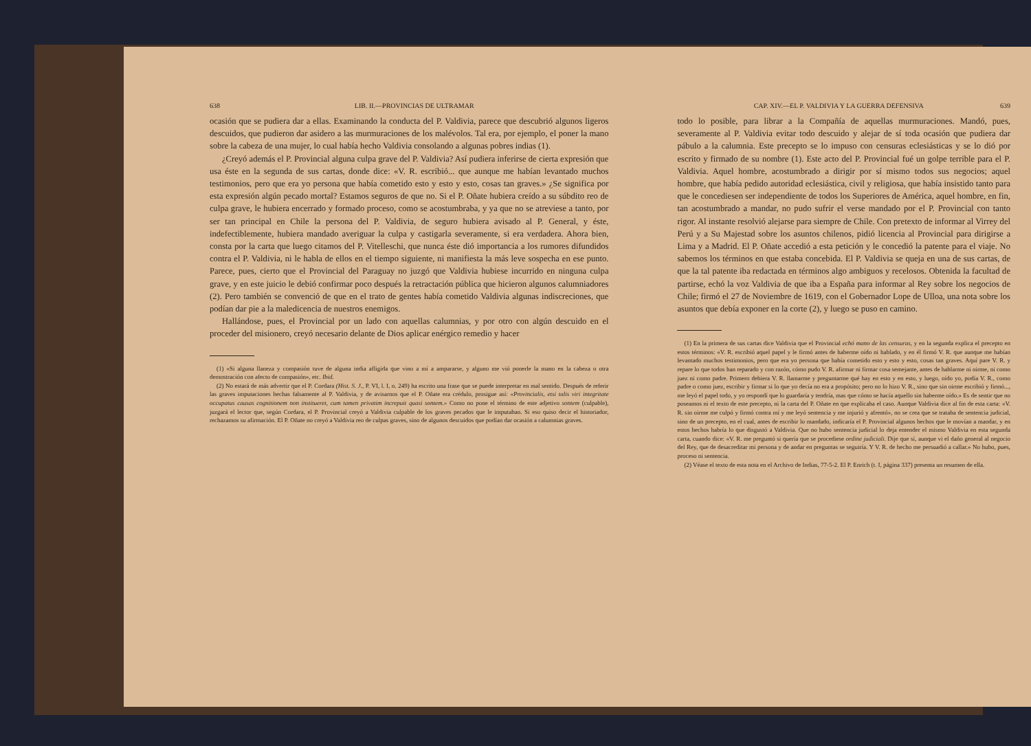638 LIB. II.—PROVINCIAS DE ULTRAMAR
ocasión que se pudiera dar a ellas. Examinando la conducta del P. Valdivia, parece que descubrió algunos ligeros descuidos, que pudieron dar asidero a las murmuraciones de los malévolos. Tal era, por ejemplo, el poner la mano sobre la cabeza de una mujer, lo cual había hecho Valdivia consolando a algunas pobres indias (1).
¿Creyó además el P. Provincial alguna culpa grave del P. Valdivia? Así pudiera inferirse de cierta expresión que usa éste en la segunda de sus cartas, donde dice: «V. R. escribió... que aunque me habían levantado muchos testimonios, pero que era yo persona que había cometido esto y esto y esto, cosas tan graves.» ¿Se significa por esta expresión algún pecado mortal? Estamos seguros de que no. Si el P. Oñate hubiera creído a su súbdito reo de culpa grave, le hubiera encerrado y formado proceso, como se acostumbraba, y ya que no se atreviese a tanto, por ser tan principal en Chile la persona del P. Valdivia, de seguro hubiera avisado al P. General, y éste, indefectiblemente, hubiera mandado averiguar la culpa y castigarla severamente, si era verdadera. Ahora bien, consta por la carta que luego citamos del P. Vitelleschi, que nunca éste dió importancia a los rumores difundidos contra el P. Valdivia, ni le habla de ellos en el tiempo siguiente, ni manifiesta la más leve sospecha en ese punto. Parece, pues, cierto que el Provincial del Paraguay no juzgó que Valdivia hubiese incurrido en ninguna culpa grave, y en este juicio le debió confirmar poco después la retractación pública que hicieron algunos calumniadores (2). Pero también se convenció de que en el trato de gentes había cometido Valdivia algunas indiscreciones, que podían dar pie a la maledicencia de nuestros enemigos.
Hallándose, pues, el Provincial por un lado con aquellas calumnias, y por otro con algún descuido en el proceder del misionero, creyó necesario delante de Dios aplicar enérgico remedio y hacer
(1) «Si alguna llaneza y compasión tuve de alguna india afligida que vino a mí a ampararse, y alguno me vió ponerle la mano en la cabeza o otra demostración con afecto de compasión», etc. Ibid.
(2) No estará de más advertir que el P. Cordara (Hist. S. J., P. VI, l. I, n. 249) ha escrito una frase que se puede interpretar en mal sentido. Después de referir las graves imputaciones hechas falsamente al P. Valdivia, y de avisarnos que el P. Oñate era crédulo, prosigue así: «Provincialis, etsi talis viri integritate occupatus causas cognitionem non institueret, cum tamen privatim increpuit quasi sontem.» Como no pone el término de este adjetivo sontem (culpable), juzgará el lector que, según Cordara, el P. Provincial creyó a Valdivia culpable de los graves pecados que le imputaban. Si eso quiso decir el historiador, rechazamos su afirmación. El P. Oñate no creyó a Valdivia reo de culpas graves, sino de algunos descuidos que podían dar ocasión a calumnias graves.
CAP. XIV.—EL P. VALDIVIA Y LA GUERRA DEFENSIVA 639
todo lo posible, para librar a la Compañía de aquellas murmuraciones. Mandó, pues, severamente al P. Valdivia evitar todo descuido y alejar de sí toda ocasión que pudiera dar pábulo a la calumnia. Este precepto se lo impuso con censuras eclesiásticas y se lo dió por escrito y firmado de su nombre (1). Este acto del P. Provincial fué un golpe terrible para el P. Valdivia. Aquel hombre, acostumbrado a dirigir por sí mismo todos sus negocios; aquel hombre, que había pedido autoridad eclesiástica, civil y religiosa, que había insistido tanto para que le concediesen ser independiente de todos los Superiores de América, aquel hombre, en fin, tan acostumbrado a mandar, no pudo sufrir el verse mandado por el P. Provincial con tanto rigor. Al instante resolvió alejarse para siempre de Chile. Con pretexto de informar al Virrey del Perú y a Su Majestad sobre los asuntos chilenos, pidió licencia al Provincial para dirigirse a Lima y a Madrid. El P. Oñate accedió a esta petición y le concedió la patente para el viaje. No sabemos los términos en que estaba concebida. El P. Valdivia se queja en una de sus cartas, de que la tal patente iba redactada en términos algo ambiguos y recelosos. Obtenida la facultad de partirse, echó la voz Valdivia de que iba a España para informar al Rey sobre los negocios de Chile; firmó el 27 de Noviembre de 1619, con el Gobernador Lope de Ulloa, una nota sobre los asuntos que debía exponer en la corte (2), y luego se puso en camino.
(1) En la primera de sus cartas dice Valdivia que el Provincial echó mano de las censuras, y en la segunda explica el precepto en estos términos: «V. R. escribió aquel papel y le firmó antes de haberme oído ni hablado, y en él firmó V. R. que aunque me habían levantado muchos testimonios, pero que era yo persona que había cometido esto y esto y esto, cosas tan graves. Aquí pare V. R. y repare lo que todos han reparado y con razón, cómo pudo V. R. afirmar ni firmar cosa semejante, antes de hablarme ni oirme, ni como juez ni como padre. Primero debiera V. R. llamarme y preguntarme qué hay en esto y en esto, y luego, oído yo, podía V. R., como padre o como juez, escribir y firmar si lo que yo decía no era a propósito; pero no lo hizo V. R., sino que sin oirme escribió y firmó..., me leyó el papel todo, y yo respondí que lo guardaría y tendría, mas que cómo se hacía aquello sin haberme oído.» Es de sentir que no poseamos ni el texto de este precepto, ni la carta del P. Oñate en que explicaba el caso. Aunque Valdivia dice al fin de esta carta: «V. R. sin oirme me culpó y firmó contra mí y me leyó sentencia y me injurió y afrentó», no se crea que se trataba de sentencia judicial, sino de un precepto, en el cual, antes de escribir lo mandado, indicaría el P. Provincial algunos hechos que le movían a mandar, y en estos hechos habría lo que disgustó a Valdivia. Que no hubo sentencia judicial lo deja entender el mismo Valdivia en esta segunda carta, cuando dice: «V. R. me preguntó si quería que se procediese ordine judiciali. Dije que sí, aunque vi el daño general al negocio del Rey, que de desacreditar mi persona y de andar en preguntas se seguiría. Y V. R. de hecho me persuadió a callar.» No hubo, pues, proceso ni sentencia.
(2) Véase el texto de esta nota en el Archivo de Indias, 77-5-2. El P. Enrich (t. I, página 337) presenta un resumen de ella.